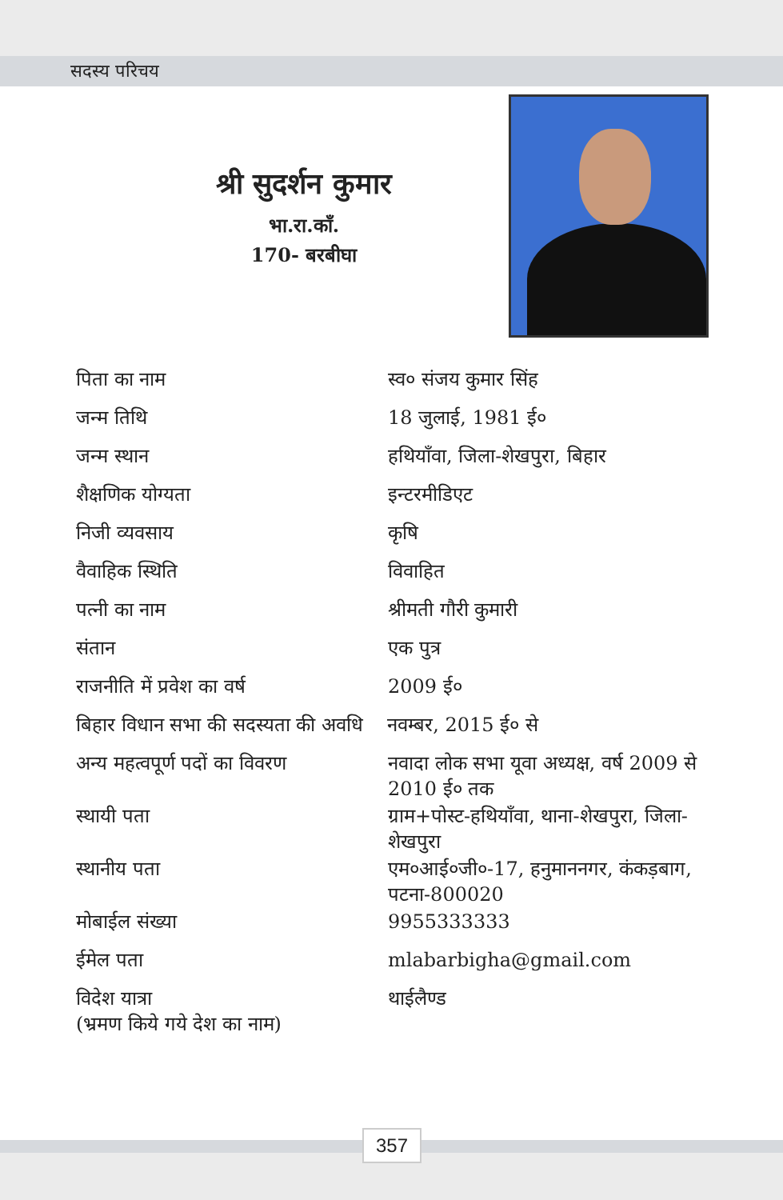सदस्य परिचय
श्री सुदर्शन कुमार
भा.रा.कॉं.
170- बरबीघा
| पिता का नाम | स्व० संजय कुमार सिंह |
| जन्म तिथि | 18 जुलाई, 1981 ई० |
| जन्म स्थान | हथियाँवा, जिला-शेखपुरा, बिहार |
| शैक्षणिक योग्यता | इन्टरमीडिएट |
| निजी व्यवसाय | कृषि |
| वैवाहिक स्थिति | विवाहित |
| पत्नी का नाम | श्रीमती गौरी कुमारी |
| संतान | एक पुत्र |
| राजनीति में प्रवेश का वर्ष | 2009 ई० |
| बिहार विधान सभा की सदस्यता की अवधि नवम्बर, 2015 ई० से | |
| अन्य महत्वपूर्ण पदों का विवरण | नवादा लोक सभा यूवा अध्यक्ष, वर्ष 2009 से 2010 ई० तक |
| स्थायी पता | ग्राम+पोस्ट-हथियाँवा, थाना-शेखपुरा, जिला-शेखपुरा |
| स्थानीय पता | एम०आई०जी०-17, हनुमाननगर, कंकड़बाग, पटना-800020 |
| मोबाईल संख्या | 9955333333 |
| ईमेल पता | mlabarbigha@gmail.com |
| विदेश यात्रा (भ्रमण किये गये देश का नाम) | थाईलैण्ड |
357